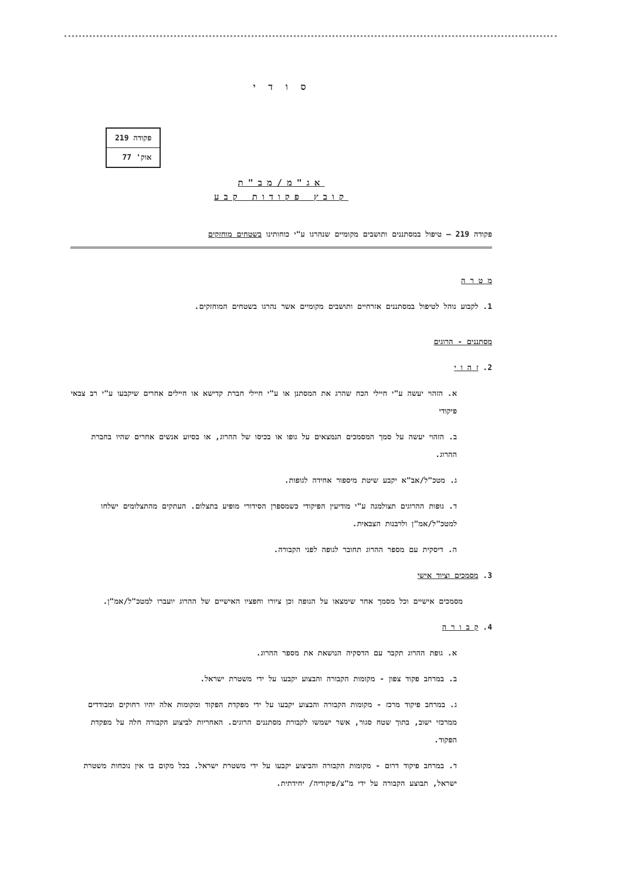ס ו ד י
| פקודה 219 |
| אוק' 77 |
אג"מ/מב"ת
קובץ פקודות קבע
פקודה 219 – טיפול במסתננים ותושבים מקומיים שנהרגו ע"י כוחותינו בשטחים מוחזקים
מ ט ר ה
1. לקבוע נוהל לטיפול במסתננים אזרחיים ותושבים מקומיים אשר נהרגו בשטחים המוחזקים.
מסתננים - הרוגים
2. ז ה ו י
א. הזהוי יעשה ע"י חיילי הכח שהרג את המסתנן או ע"י חיילי חברת קדישא או חיילים אחרים שיקבעו ע"י רב צבאי פיקודי
ב. הזהוי יעשה על סמך המסמכים הנמצאים על גופו או בכיסו של ההרוג, או בסיוע אנשים אחרים שהיו בחברת ההרוג.
ג. מטכ"ל/אב"א יקבע שיטת מיספור אחידה לגופות.
ד. גופות ההרוגים תצולמנה ע"י מודיעין הפיקודי כשמספרן הסידורי מופיע בתצלום. העתקים מהתצלומים ישלחו למטכ"ל/אמ"ן ולרבנות הצבאית.
ה. דיסקית עם מספר ההרוג תחובר לגופה לפני הקבורה.
3. מסמכים וציוד אישי
מסמכים אישיים וכל מסמך אחר שימצאו על הגופה וכן ציורו וחפציו האישיים של ההרוג יועברו למטכ"ל/אמ"ן.
4. ק ב ו ר ה
א. גופת ההרוג תקבר עם הדסקיה הנושאת את מספר ההרוג.
ב. במרחב פקוד צפון - מקומות הקבורה והבצוע יקבעו על ידי משטרת ישראל.
ג. במרחב פיקוד מרכז - מקומות הקבורה והבצוע יקבעו על ידי מפקדת הפקוד ומקומות אלה יהיו רחוקים ומבודדים ממרכזי ישוב, בתוך שטח סגור, אשר ישמשו לקבורת מסתננים הרוגים. האחריות לביצוע הקבורה חלה על מפקדת הפקוד.
ד. במרחב פיקוד דרום - מקומות הקבורה והביצוע יקבעו על ידי משטרת ישראל. בכל מקום בו אין נוכחות משטרת ישראל, תבוצע הקבורה על ידי מ"צ/פיקודיה/ יחידתית.